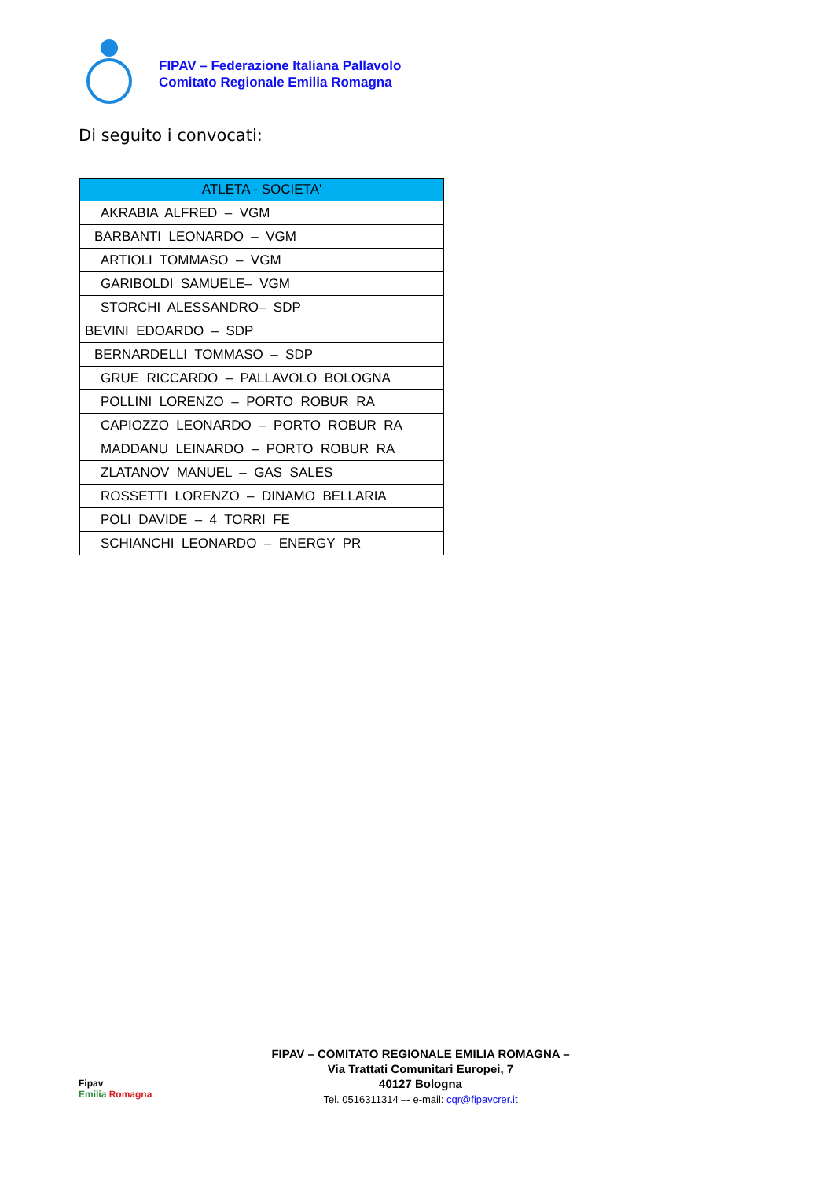FIPAV – Federazione Italiana Pallavolo
Comitato Regionale Emilia Romagna
Di seguito i convocati:
| ATLETA - SOCIETA' |
| --- |
| AKRABIA ALFRED – VGM |
| BARBANTI LEONARDO – VGM |
| ARTIOLI TOMMASO – VGM |
| GARIBOLDI SAMUELE– VGM |
| STORCHI ALESSANDRO– SDP |
| BEVINI EDOARDO – SDP |
| BERNARDELLI TOMMASO – SDP |
| GRUE RICCARDO – PALLAVOLO BOLOGNA |
| POLLINI LORENZO – PORTO ROBUR RA |
| CAPIOZZO LEONARDO – PORTO ROBUR RA |
| MADDANU LEINARDO – PORTO ROBUR RA |
| ZLATANOV MANUEL – GAS SALES |
| ROSSETTI LORENZO – DINAMO BELLARIA |
| POLI DAVIDE – 4 TORRI FE |
| SCHIANCHI LEONARDO – ENERGY PR |
Fipav
Emilia Romagna
FIPAV – COMITATO REGIONALE EMILIA ROMAGNA –
Via Trattati Comunitari Europei, 7
40127 Bologna
Tel. 0516311314 –- e-mail: cqr@fipavcrer.it